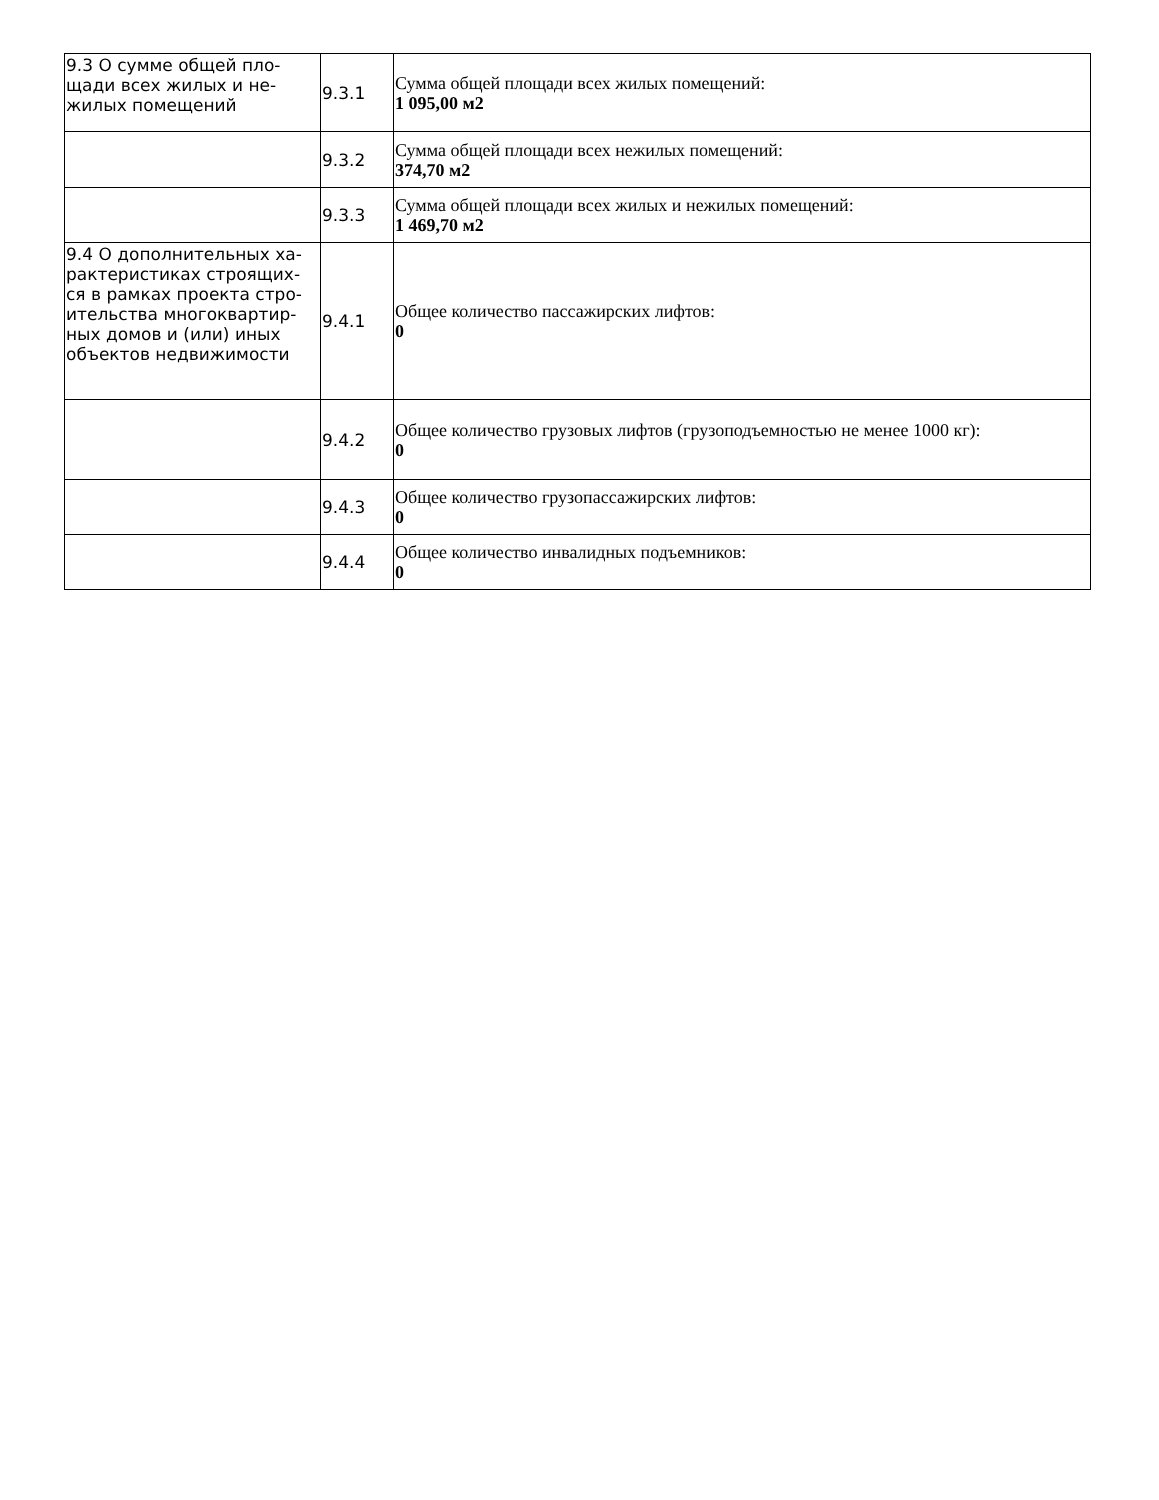| 9.3 О сумме общей пло-щади всех жилых и не-жилых помещений | 9.3.1 | Сумма общей площади всех жилых помещений: 1 095,00 м2 |
| | 9.3.2 | Сумма общей площади всех нежилых помещений: 374,70 м2 |
| | 9.3.3 | Сумма общей площади всех жилых и нежилых помещений: 1 469,70 м2 |
| 9.4 О дополнительных ха-рактеристиках строящих-ся в рамках проекта стро-ительства многоквартир-ных домов и (или) иных объектов недвижимости | 9.4.1 | Общее количество пассажирских лифтов: 0 |
| | 9.4.2 | Общее количество грузовых лифтов (грузоподъемностью не менее 1000 кг): 0 |
| | 9.4.3 | Общее количество грузопассажирских лифтов: 0 |
| | 9.4.4 | Общее количество инвалидных подъемников: 0 |